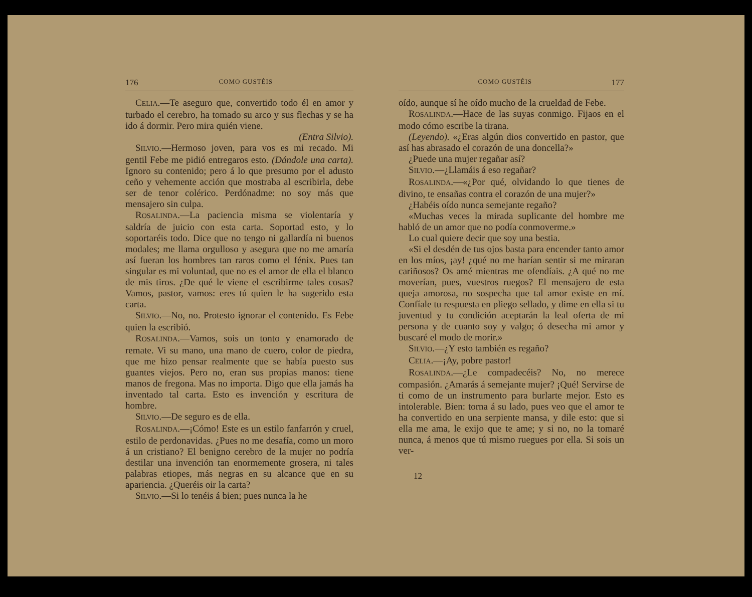176 COMO GUSTÉIS
CELIA.—Te aseguro que, convertido todo él en amor y turbado el cerebro, ha tomado su arco y sus flechas y se ha ido á dormir. Pero mira quién viene.
(Entra Silvio).
SILVIO.—Hermoso joven, para vos es mi recado. Mi gentil Febe me pidió entregaros esto. (Dándole una carta). Ignoro su contenido; pero á lo que presumo por el adusto ceño y vehemente acción que mostraba al escribirla, debe ser de tenor colérico. Perdónadme: no soy más que mensajero sin culpa.
ROSALINDA.—La paciencia misma se violentaría y saldría de juicio con esta carta. Soportad esto, y lo soportaréis todo. Dice que no tengo ni gallardía ni buenos modales; me llama orgulloso y asegura que no me amaría así fueran los hombres tan raros como el fénix. Pues tan singular es mi voluntad, que no es el amor de ella el blanco de mis tiros. ¿De qué le viene el escribirme tales cosas? Vamos, pastor, vamos: eres tú quien le ha sugerido esta carta.
SILVIO.—No, no. Protesto ignorar el contenido. Es Febe quien la escribió.
ROSALINDA.—Vamos, sois un tonto y enamorado de remate. Vi su mano, una mano de cuero, color de piedra, que me hizo pensar realmente que se había puesto sus guantes viejos. Pero no, eran sus propias manos: tiene manos de fregona. Mas no importa. Digo que ella jamás ha inventado tal carta. Esto es invención y escritura de hombre.
SILVIO.—De seguro es de ella.
ROSALINDA.—¡Cómo! Este es un estilo fanfarrón y cruel, estilo de perdonavidas. ¿Pues no me desafía, como un moro á un cristiano? El benigno cerebro de la mujer no podría destilar una invención tan enormemente grosera, ni tales palabras etiopes, más negras en su alcance que en su apariencia. ¿Queréis oir la carta?
SILVIO.—Si lo tenéis á bien; pues nunca la he
COMO GUSTÉIS 177
oído, aunque sí he oído mucho de la crueldad de Febe.
ROSALINDA.—Hace de las suyas conmigo. Fijaos en el modo cómo escribe la tirana.
(Leyendo). «¿Eras algún dios convertido en pastor, que así has abrasado el corazón de una doncella?»
¿Puede una mujer regañar así?
SILVIO.—¿Llamáis á eso regañar?
ROSALINDA.—«¿Por qué, olvidando lo que tienes de divino, te ensañas contra el corazón de una mujer?»
¿Habéis oído nunca semejante regaño?
«Muchas veces la mirada suplicante del hombre me habló de un amor que no podía conmoverme.»
Lo cual quiere decir que soy una bestia.
«Si el desdén de tus ojos basta para encender tanto amor en los míos, ¡ay! ¿qué no me harían sentir si me miraran cariñosos? Os amé mientras me ofendíais. ¿A qué no me moverían, pues, vuestros ruegos? El mensajero de esta queja amorosa, no sospecha que tal amor existe en mí. Confíale tu respuesta en pliego sellado, y dime en ella si tu juventud y tu condición aceptarán la leal oferta de mi persona y de cuanto soy y valgo; ó desecha mi amor y buscaré el modo de morir.»
SILVIO.—¿Y esto también es regaño?
CELIA.—¡Ay, pobre pastor!
ROSALINDA.—¿Le compadecéis? No, no merece compasión. ¿Amarás á semejante mujer? ¡Qué! Servirse de ti como de un instrumento para burlarte mejor. Esto es intolerable. Bien: torna á su lado, pues veo que el amor te ha convertido en una serpiente mansa, y dile esto: que si ella me ama, le exijo que te ame; y si no, no la tomaré nunca, á menos que tú mismo ruegues por ella. Si sois un ver-
12